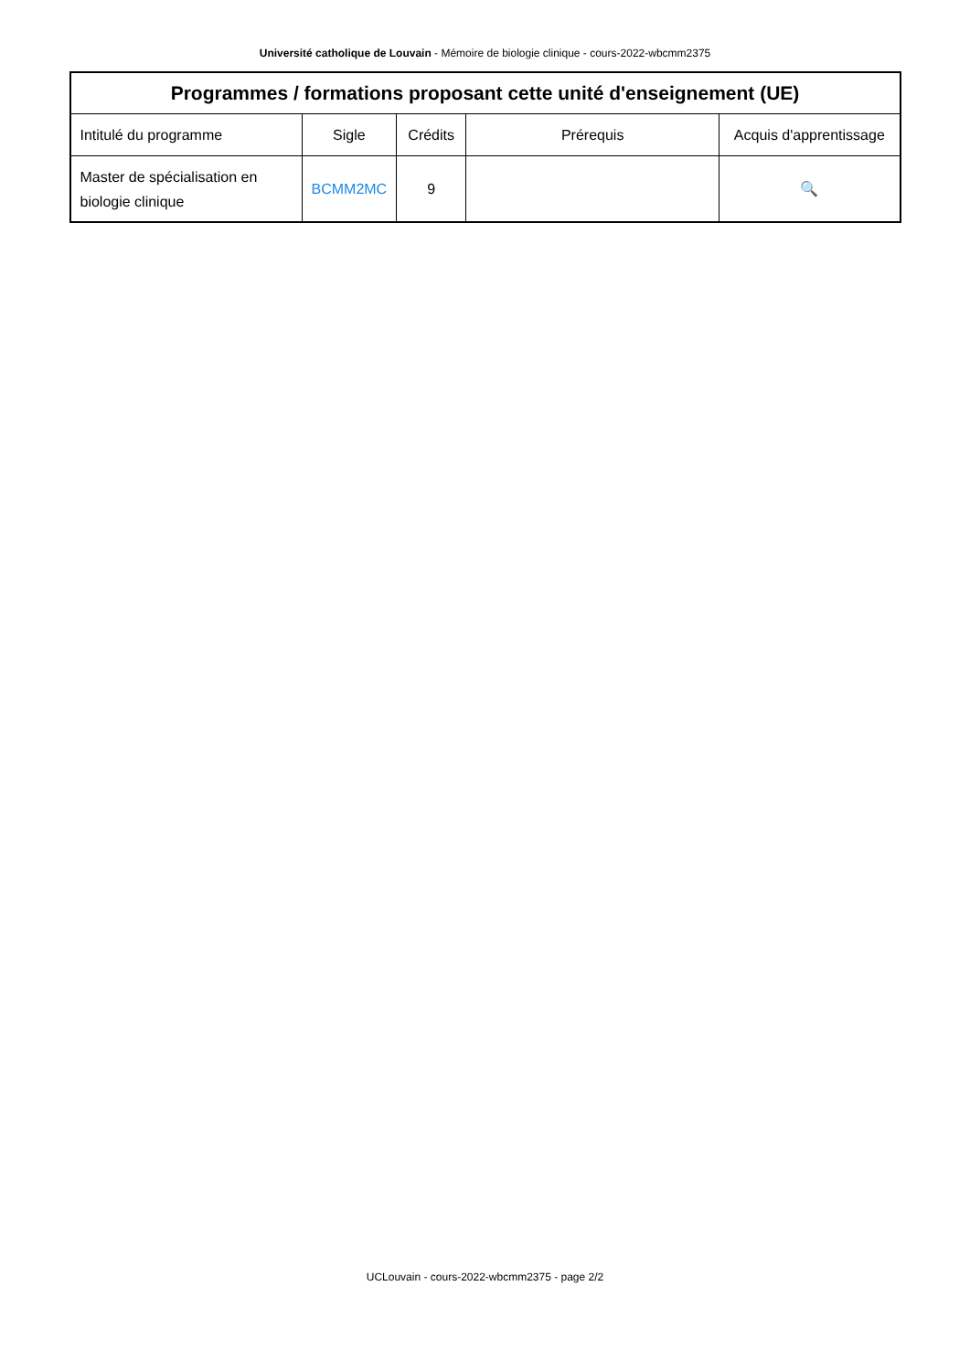Université catholique de Louvain - Mémoire de biologie clinique - cours-2022-wbcmm2375
| Programmes / formations proposant cette unité d'enseignement (UE) | | | | |
| --- | --- | --- | --- | --- |
| Intitulé du programme | Sigle | Crédits | Prérequis | Acquis d'apprentissage |
| Master de spécialisation en biologie clinique | BCMM2MC | 9 | | 🔍 |
UCLouvain - cours-2022-wbcmm2375 - page 2/2